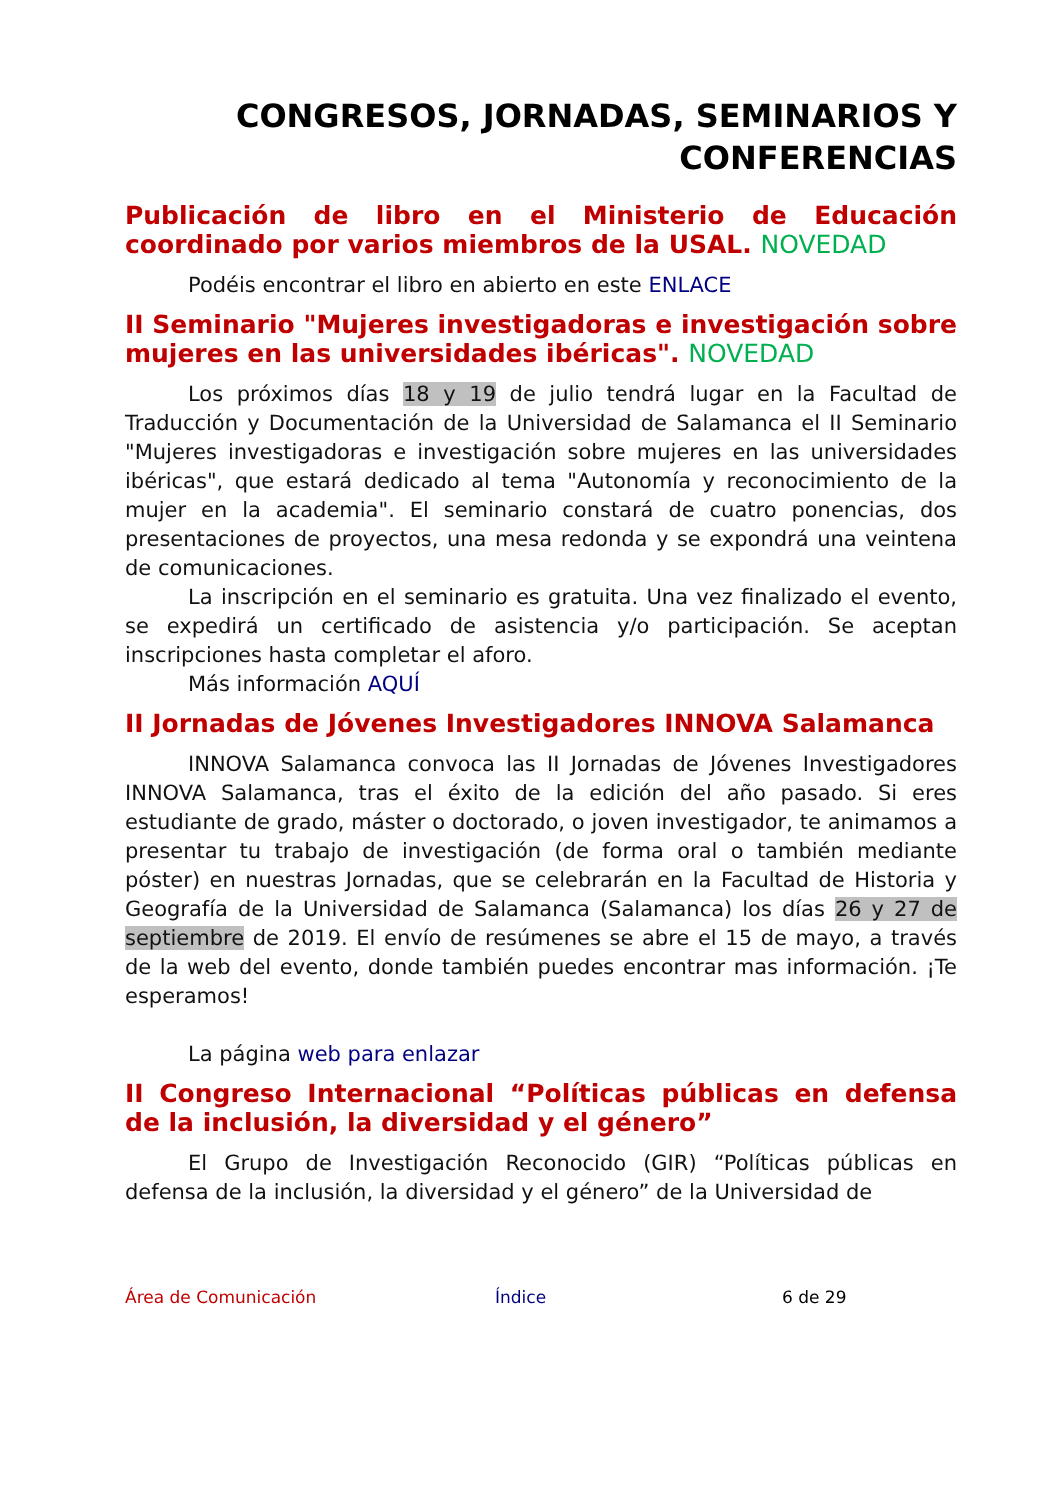CONGRESOS, JORNADAS, SEMINARIOS Y CONFERENCIAS
Publicación de libro en el Ministerio de Educación coordinado por varios miembros de la USAL. NOVEDAD
Podéis encontrar el libro en abierto en este ENLACE
II Seminario "Mujeres investigadoras e investigación sobre mujeres en las universidades ibéricas". NOVEDAD
Los próximos días 18 y 19 de julio tendrá lugar en la Facultad de Traducción y Documentación de la Universidad de Salamanca el II Seminario "Mujeres investigadoras e investigación sobre mujeres en las universidades ibéricas", que estará dedicado al tema "Autonomía y reconocimiento de la mujer en la academia". El seminario constará de cuatro ponencias, dos presentaciones de proyectos, una mesa redonda y se expondrá una veintena de comunicaciones.
La inscripción en el seminario es gratuita. Una vez finalizado el evento, se expedirá un certificado de asistencia y/o participación. Se aceptan inscripciones hasta completar el aforo.
Más información AQUÍ
II Jornadas de Jóvenes Investigadores INNOVA Salamanca
INNOVA Salamanca convoca las II Jornadas de Jóvenes Investigadores INNOVA Salamanca, tras el éxito de la edición del año pasado. Si eres estudiante de grado, máster o doctorado, o joven investigador, te animamos a presentar tu trabajo de investigación (de forma oral o también mediante póster) en nuestras Jornadas, que se celebrarán en la Facultad de Historia y Geografía de la Universidad de Salamanca (Salamanca) los días 26 y 27 de septiembre de 2019. El envío de resúmenes se abre el 15 de mayo, a través de la web del evento, donde también puedes encontrar mas información. ¡Te esperamos!
La página web para enlazar
II Congreso Internacional “Políticas públicas en defensa de la inclusión, la diversidad y el género”
El Grupo de Investigación Reconocido (GIR) “Políticas públicas en defensa de la inclusión, la diversidad y el género” de la Universidad de
Área de Comunicación Índice 6 de 29